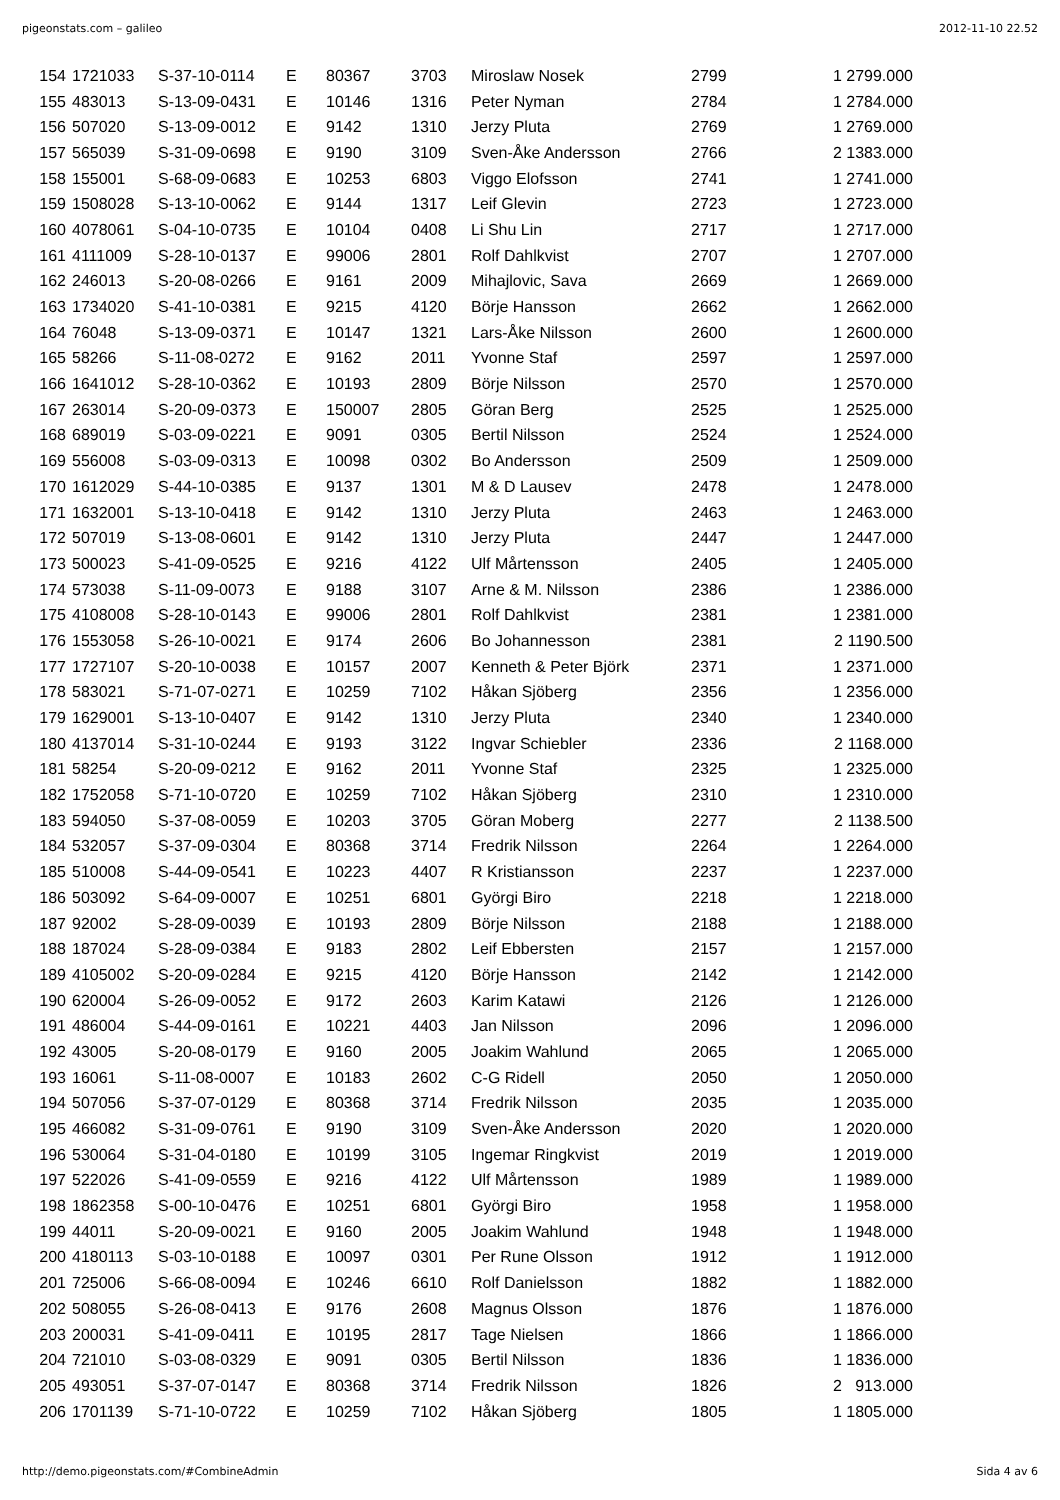pigeonstats.com – galileo 2012-11-10 22.52
| 154 | 1721033 | S-37-10-0114 | E | 80367 | 3703 | Miroslaw Nosek | 2799 | 1 2799.000 |
| 155 | 483013 | S-13-09-0431 | E | 10146 | 1316 | Peter Nyman | 2784 | 1 2784.000 |
| 156 | 507020 | S-13-09-0012 | E | 9142 | 1310 | Jerzy Pluta | 2769 | 1 2769.000 |
| 157 | 565039 | S-31-09-0698 | E | 9190 | 3109 | Sven-Åke Andersson | 2766 | 2 1383.000 |
| 158 | 155001 | S-68-09-0683 | E | 10253 | 6803 | Viggo Elofsson | 2741 | 1 2741.000 |
| 159 | 1508028 | S-13-10-0062 | E | 9144 | 1317 | Leif Glevin | 2723 | 1 2723.000 |
| 160 | 4078061 | S-04-10-0735 | E | 10104 | 0408 | Li Shu Lin | 2717 | 1 2717.000 |
| 161 | 4111009 | S-28-10-0137 | E | 99006 | 2801 | Rolf Dahlkvist | 2707 | 1 2707.000 |
| 162 | 246013 | S-20-08-0266 | E | 9161 | 2009 | Mihajlovic, Sava | 2669 | 1 2669.000 |
| 163 | 1734020 | S-41-10-0381 | E | 9215 | 4120 | Börje Hansson | 2662 | 1 2662.000 |
| 164 | 76048 | S-13-09-0371 | E | 10147 | 1321 | Lars-Åke Nilsson | 2600 | 1 2600.000 |
| 165 | 58266 | S-11-08-0272 | E | 9162 | 2011 | Yvonne Staf | 2597 | 1 2597.000 |
| 166 | 1641012 | S-28-10-0362 | E | 10193 | 2809 | Börje Nilsson | 2570 | 1 2570.000 |
| 167 | 263014 | S-20-09-0373 | E | 150007 | 2805 | Göran Berg | 2525 | 1 2525.000 |
| 168 | 689019 | S-03-09-0221 | E | 9091 | 0305 | Bertil Nilsson | 2524 | 1 2524.000 |
| 169 | 556008 | S-03-09-0313 | E | 10098 | 0302 | Bo Andersson | 2509 | 1 2509.000 |
| 170 | 1612029 | S-44-10-0385 | E | 9137 | 1301 | M & D Lausev | 2478 | 1 2478.000 |
| 171 | 1632001 | S-13-10-0418 | E | 9142 | 1310 | Jerzy Pluta | 2463 | 1 2463.000 |
| 172 | 507019 | S-13-08-0601 | E | 9142 | 1310 | Jerzy Pluta | 2447 | 1 2447.000 |
| 173 | 500023 | S-41-09-0525 | E | 9216 | 4122 | Ulf Mårtensson | 2405 | 1 2405.000 |
| 174 | 573038 | S-11-09-0073 | E | 9188 | 3107 | Arne & M. Nilsson | 2386 | 1 2386.000 |
| 175 | 4108008 | S-28-10-0143 | E | 99006 | 2801 | Rolf Dahlkvist | 2381 | 1 2381.000 |
| 176 | 1553058 | S-26-10-0021 | E | 9174 | 2606 | Bo Johannesson | 2381 | 2 1190.500 |
| 177 | 1727107 | S-20-10-0038 | E | 10157 | 2007 | Kenneth & Peter Björk | 2371 | 1 2371.000 |
| 178 | 583021 | S-71-07-0271 | E | 10259 | 7102 | Håkan Sjöberg | 2356 | 1 2356.000 |
| 179 | 1629001 | S-13-10-0407 | E | 9142 | 1310 | Jerzy Pluta | 2340 | 1 2340.000 |
| 180 | 4137014 | S-31-10-0244 | E | 9193 | 3122 | Ingvar Schiebler | 2336 | 2 1168.000 |
| 181 | 58254 | S-20-09-0212 | E | 9162 | 2011 | Yvonne Staf | 2325 | 1 2325.000 |
| 182 | 1752058 | S-71-10-0720 | E | 10259 | 7102 | Håkan Sjöberg | 2310 | 1 2310.000 |
| 183 | 594050 | S-37-08-0059 | E | 10203 | 3705 | Göran Moberg | 2277 | 2 1138.500 |
| 184 | 532057 | S-37-09-0304 | E | 80368 | 3714 | Fredrik Nilsson | 2264 | 1 2264.000 |
| 185 | 510008 | S-44-09-0541 | E | 10223 | 4407 | R Kristiansson | 2237 | 1 2237.000 |
| 186 | 503092 | S-64-09-0007 | E | 10251 | 6801 | Györgi Biro | 2218 | 1 2218.000 |
| 187 | 92002 | S-28-09-0039 | E | 10193 | 2809 | Börje Nilsson | 2188 | 1 2188.000 |
| 188 | 187024 | S-28-09-0384 | E | 9183 | 2802 | Leif Ebbersten | 2157 | 1 2157.000 |
| 189 | 4105002 | S-20-09-0284 | E | 9215 | 4120 | Börje Hansson | 2142 | 1 2142.000 |
| 190 | 620004 | S-26-09-0052 | E | 9172 | 2603 | Karim Katawi | 2126 | 1 2126.000 |
| 191 | 486004 | S-44-09-0161 | E | 10221 | 4403 | Jan Nilsson | 2096 | 1 2096.000 |
| 192 | 43005 | S-20-08-0179 | E | 9160 | 2005 | Joakim Wahlund | 2065 | 1 2065.000 |
| 193 | 16061 | S-11-08-0007 | E | 10183 | 2602 | C-G Ridell | 2050 | 1 2050.000 |
| 194 | 507056 | S-37-07-0129 | E | 80368 | 3714 | Fredrik Nilsson | 2035 | 1 2035.000 |
| 195 | 466082 | S-31-09-0761 | E | 9190 | 3109 | Sven-Åke Andersson | 2020 | 1 2020.000 |
| 196 | 530064 | S-31-04-0180 | E | 10199 | 3105 | Ingemar Ringkvist | 2019 | 1 2019.000 |
| 197 | 522026 | S-41-09-0559 | E | 9216 | 4122 | Ulf Mårtensson | 1989 | 1 1989.000 |
| 198 | 1862358 | S-00-10-0476 | E | 10251 | 6801 | Györgi Biro | 1958 | 1 1958.000 |
| 199 | 44011 | S-20-09-0021 | E | 9160 | 2005 | Joakim Wahlund | 1948 | 1 1948.000 |
| 200 | 4180113 | S-03-10-0188 | E | 10097 | 0301 | Per Rune Olsson | 1912 | 1 1912.000 |
| 201 | 725006 | S-66-08-0094 | E | 10246 | 6610 | Rolf Danielsson | 1882 | 1 1882.000 |
| 202 | 508055 | S-26-08-0413 | E | 9176 | 2608 | Magnus Olsson | 1876 | 1 1876.000 |
| 203 | 200031 | S-41-09-0411 | E | 10195 | 2817 | Tage Nielsen | 1866 | 1 1866.000 |
| 204 | 721010 | S-03-08-0329 | E | 9091 | 0305 | Bertil Nilsson | 1836 | 1 1836.000 |
| 205 | 493051 | S-37-07-0147 | E | 80368 | 3714 | Fredrik Nilsson | 1826 | 2 913.000 |
| 206 | 1701139 | S-71-10-0722 | E | 10259 | 7102 | Håkan Sjöberg | 1805 | 1 1805.000 |
http://demo.pigeonstats.com/#CombineAdmin Sida 4 av 6